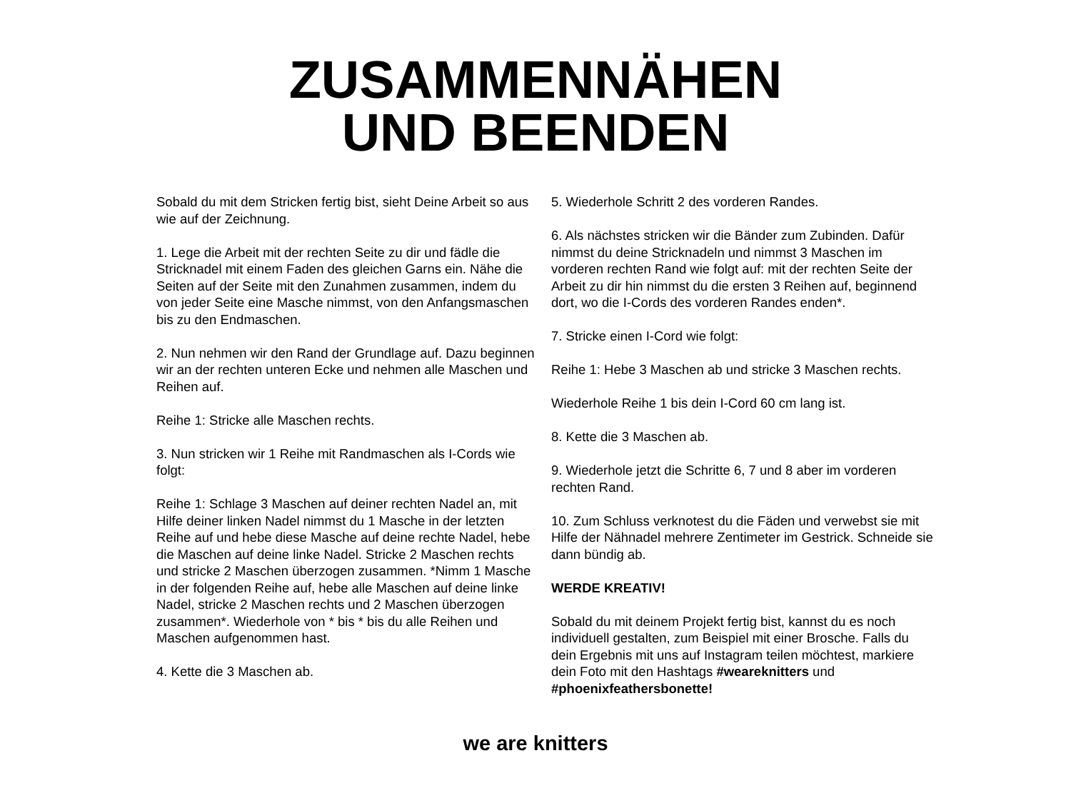ZUSAMMENNÄHEN
UND BEENDEN
Sobald du mit dem Stricken fertig bist, sieht Deine Arbeit so aus wie auf der Zeichnung.
1. Lege die Arbeit mit der rechten Seite zu dir und fädle die Stricknadel mit einem Faden des gleichen Garns ein. Nähe die Seiten auf der Seite mit den Zunahmen zusammen, indem du von jeder Seite eine Masche nimmst, von den Anfangsmaschen bis zu den Endmaschen.
2. Nun nehmen wir den Rand der Grundlage auf. Dazu beginnen wir an der rechten unteren Ecke und nehmen alle Maschen und Reihen auf.
Reihe 1: Stricke alle Maschen rechts.
3. Nun stricken wir 1 Reihe mit Randmaschen als I-Cords wie folgt:
Reihe 1: Schlage 3 Maschen auf deiner rechten Nadel an, mit Hilfe deiner linken Nadel nimmst du 1 Masche in der letzten Reihe auf und hebe diese Masche auf deine rechte Nadel, hebe die Maschen auf deine linke Nadel. Stricke 2 Maschen rechts und stricke 2 Maschen überzogen zusammen. *Nimm 1 Masche in der folgenden Reihe auf, hebe alle Maschen auf deine linke Nadel, stricke 2 Maschen rechts und 2 Maschen überzogen zusammen*. Wiederhole von * bis * bis du alle Reihen und Maschen aufgenommen hast.
4. Kette die 3 Maschen ab.
5. Wiederhole Schritt 2 des vorderen Randes.
6. Als nächstes stricken wir die Bänder zum Zubinden. Dafür nimmst du deine Stricknadeln und nimmst 3 Maschen im vorderen rechten Rand wie folgt auf: mit der rechten Seite der Arbeit zu dir hin nimmst du die ersten 3 Reihen auf, beginnend dort, wo die I-Cords des vorderen Randes enden*.
7. Stricke einen I-Cord wie folgt:
Reihe 1: Hebe 3 Maschen ab und stricke 3 Maschen rechts.
Wiederhole Reihe 1 bis dein I-Cord 60 cm lang ist.
8. Kette die 3 Maschen ab.
9. Wiederhole jetzt die Schritte 6, 7 und 8 aber im vorderen rechten Rand.
10. Zum Schluss verknotest du die Fäden und verwebst sie mit Hilfe der Nähnadel mehrere Zentimeter im Gestrick. Schneide sie dann bündig ab.
WERDE KREATIV!
Sobald du mit deinem Projekt fertig bist, kannst du es noch individuell gestalten, zum Beispiel mit einer Brosche. Falls du dein Ergebnis mit uns auf Instagram teilen möchtest, markiere dein Foto mit den Hashtags #weareknitters und #phoenixfeathersbonette!
we are knitters